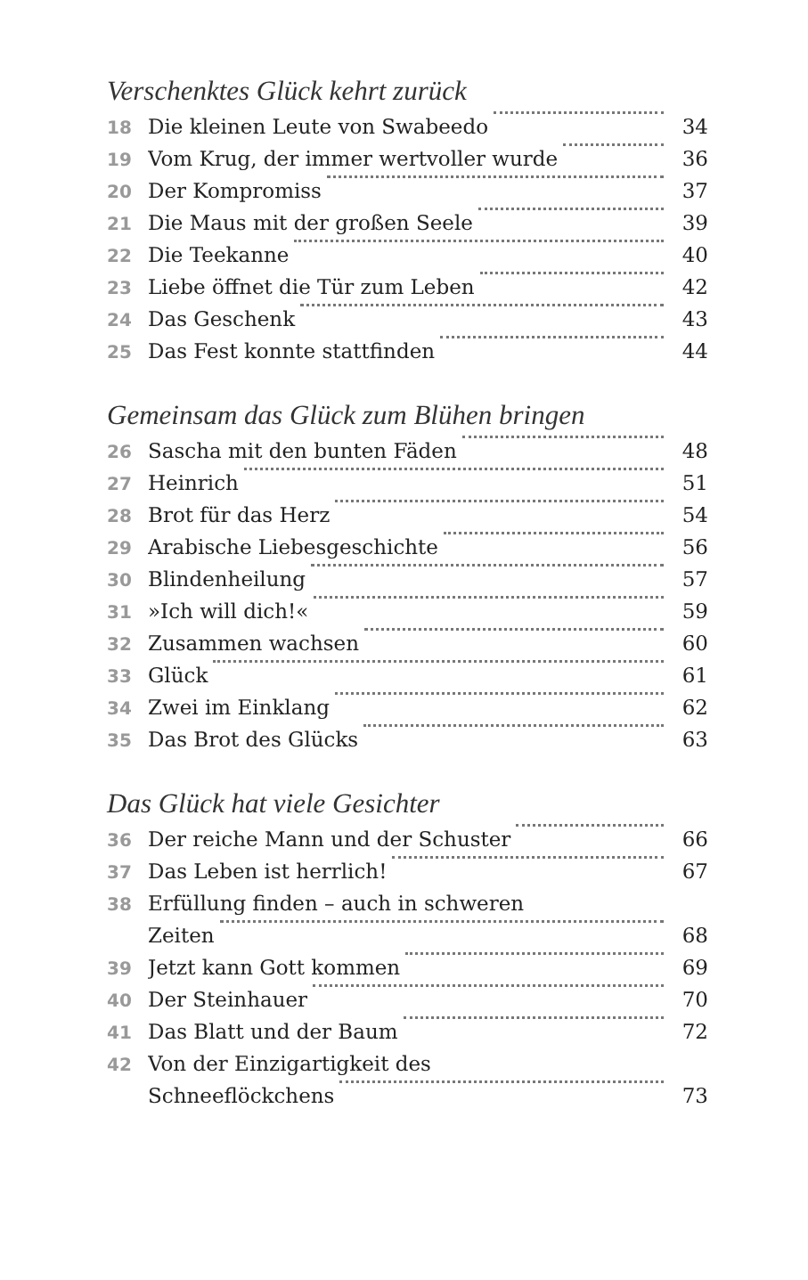Verschenktes Glück kehrt zurück
18 Die kleinen Leute von Swabeedo 34
19 Vom Krug, der immer wertvoller wurde 36
20 Der Kompromiss 37
21 Die Maus mit der großen Seele 39
22 Die Teekanne 40
23 Liebe öffnet die Tür zum Leben 42
24 Das Geschenk 43
25 Das Fest konnte stattfinden 44
Gemeinsam das Glück zum Blühen bringen
26 Sascha mit den bunten Fäden 48
27 Heinrich 51
28 Brot für das Herz 54
29 Arabische Liebesgeschichte 56
30 Blindenheilung 57
31 »Ich will dich!« 59
32 Zusammen wachsen 60
33 Glück 61
34 Zwei im Einklang 62
35 Das Brot des Glücks 63
Das Glück hat viele Gesichter
36 Der reiche Mann und der Schuster 66
37 Das Leben ist herrlich! 67
38 Erfüllung finden – auch in schweren
Zeiten 68
39 Jetzt kann Gott kommen 69
40 Der Steinhauer 70
41 Das Blatt und der Baum 72
42 Von der Einzigartigkeit des
Schneeflöckchens 73